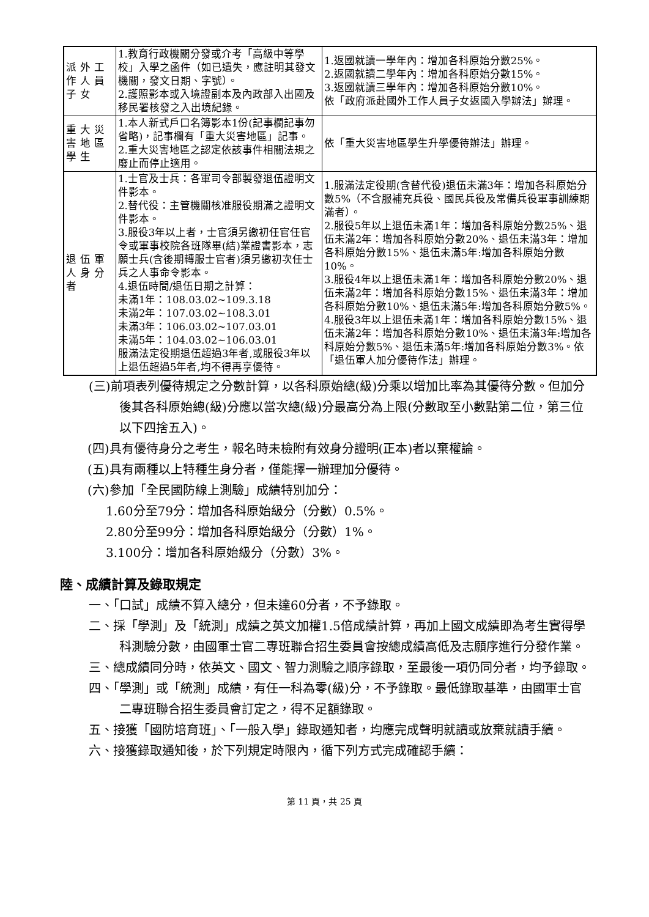| 派外工作人員子女 | 1.教育行政機關分發或介考「高級中等學校」入學之函件（如已遺失，應註明其發文機關，發文日期、字號）。 2.護照影本或入境證副本及內政部入出國及移民署核發之入出境紀錄。 | 1.返國就讀一學年內：增加各科原始分數25%。 2.返國就讀二學年內：增加各科原始分數15%。 3.返國就讀三學年內：增加各科原始分數10%。 依「政府派赴國外工作人員子女返國入學辦法」辦理。 |
| 重大災害地區學生 | 1.本人新式戶口名簿影本1份(記事欄記事勿省略)，記事欄有「重大災害地區」記事。 2.重大災害地區之認定依該事件相關法規之廢止而停止適用。 | 依「重大災害地區學生升學優待辦法」辦理。 |
| 退伍軍人身分者 | 1.士官及士兵：各軍司令部製發退伍證明文件影本。 2.替代役：主管機關核准服役期滿之證明文件影本。 3.服役3年以上者，士官須另繳初任官任官令或軍事校院各班隊畢(結)業證書影本，志願士兵(含後期轉服士官者)須另繳初次任士兵之人事命令影本。 4.退伍時間/退伍日期之計算： 未滿1年：108.03.02~109.3.18 未滿2年：107.03.02~108.3.01 未滿3年：106.03.02~107.03.01 未滿5年：104.03.02~106.03.01 服滿法定役期退伍超過3年者,或服役3年以上退伍超過5年者,均不得再享優待。 | 1.服滿法定役期(含替代役)退伍未滿3年：增加各科原始分數5%（不含服補充兵役、國民兵役及常備兵役軍事訓練期滿者）。 2.服役5年以上退伍未滿1年：增加各科原始分數25%、退伍未滿2年：增加各科原始分數20%、退伍未滿3年：增加各科原始分數15%、退伍未滿5年:增加各科原始分數10%。 3.服役4年以上退伍未滿1年：增加各科原始分數20%、退伍未滿2年：增加各科原始分數15%、退伍未滿3年：增加各科原始分數10%、退伍未滿5年:增加各科原始分數5%。 4.服役3年以上退伍未滿1年：增加各科原始分數15%、退伍未滿2年：增加各科原始分數10%、退伍未滿3年:增加各科原始分數5%、退伍未滿5年:增加各科原始分數3%。依「退伍軍人加分優待作法」辦理。 |
(三)前項表列優待規定之分數計算，以各科原始總(級)分乘以增加比率為其優待分數。但加分後其各科原始總(級)分應以當次總(級)分最高分為上限(分數取至小數點第二位，第三位以下四捨五入)。
(四)具有優待身分之考生，報名時未檢附有效身分證明(正本)者以棄權論。
(五)具有兩種以上特種生身分者，僅能擇一辦理加分優待。
(六)參加「全民國防線上測驗」成績特別加分：
1.60分至79分：增加各科原始級分（分數）0.5%。
2.80分至99分：增加各科原始級分（分數）1%。
3.100分：增加各科原始級分（分數）3%。
陸、成績計算及錄取規定
一、「口試」成績不算入總分，但未達60分者，不予錄取。
二、採「學測」及「統測」成績之英文加權1.5倍成績計算，再加上國文成績即為考生實得學科測驗分數，由國軍士官二專班聯合招生委員會按總成績高低及志願序進行分發作業。
三、總成績同分時，依英文、國文、智力測驗之順序錄取，至最後一項仍同分者，均予錄取。
四、「學測」或「統測」成績，有任一科為零(級)分，不予錄取。最低錄取基準，由國軍士官二專班聯合招生委員會訂定之，得不足額錄取。
五、接獲「國防培育班」、「一般入學」錄取通知者，均應完成聲明就讀或放棄就讀手續。
六、接獲錄取通知後，於下列規定時限內，循下列方式完成確認手續：
第 11 頁，共 25 頁